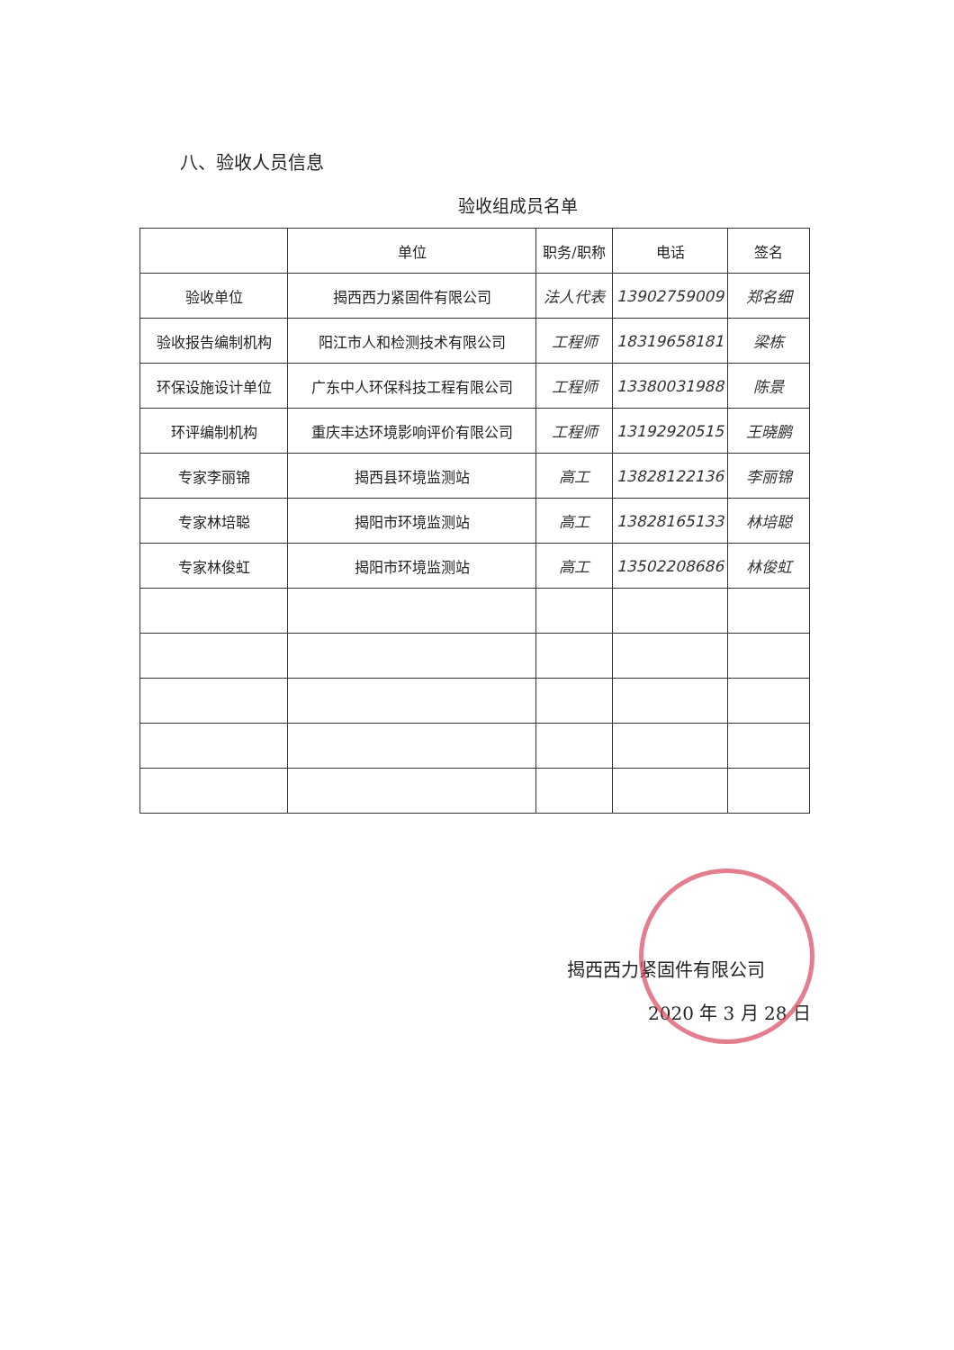八、验收人员信息
验收组成员名单
| | 单位 | 职务/职称 | 电话 | 签名 |
| --- | --- | --- | --- | --- |
| 验收单位 | 揭西西力紧固件有限公司 | 法人代表 | 13902759009 | 郑名细 |
| 验收报告编制机构 | 阳江市人和检测技术有限公司 | 工程师 | 18319658181 | 梁栋 |
| 环保设施设计单位 | 广东中人环保科技工程有限公司 | 工程师 | 13380031988 | 陈景 |
| 环评编制机构 | 重庆丰达环境影响评价有限公司 | 工程师 | 13192920515 | 王晓鹏 |
| 专家李丽锦 | 揭西县环境监测站 | 高工 | 13828122136 | 李丽锦 |
| 专家林培聪 | 揭阳市环境监测站 | 高工 | 13828165133 | 林培聪 |
| 专家林俊虹 | 揭阳市环境监测站 | 高工 | 13502208686 | 林俊虹 |
揭西西力紧固件有限公司
2020 年 3 月 28 日